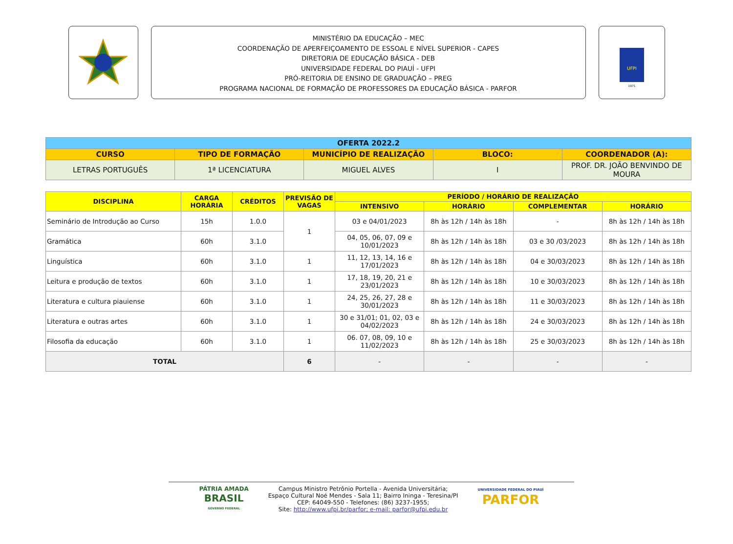MINISTÉRIO DA EDUCAÇÃO – MEC
COORDENAÇÃO DE APERFEIÇOAMENTO DE ESSOAL E NÍVEL SUPERIOR - CAPES
DIRETORIA DE EDUCAÇÃO BÁSICA - DEB
UNIVERSIDADE FEDERAL DO PIAUÍ - UFPI
PRÓ-REITORIA DE ENSINO DE GRADUAÇÃO – PREG
PROGRAMA NACIONAL DE FORMAÇÃO DE PROFESSORES DA EDUCAÇÃO BÁSICA - PARFOR
UFPI
1971
| OFERTA 2022.2 | | | | |
| --- | --- | --- | --- | --- |
| CURSO | TIPO DE FORMAÇÃO | MUNICÍPIO DE REALIZAÇÃO | BLOCO: | COORDENADOR (A): |
| LETRAS PORTUGUÊS | 1ª LICENCIATURA | MIGUEL ALVES | I | PROF. DR. JOÃO BENVINDO DE MOURA |
| DISCIPLINA | CARGA HORÁRIA | CRÉDITOS | PREVISÃO DE VAGAS | PERÍODO / HORÁRIO DE REALIZAÇÃO | | | |
| --- | --- | --- | --- | --- | --- | --- | --- |
| | | | | INTENSIVO | HORÁRIO | COMPLEMENTAR | HORÁRIO |
| Seminário de Introdução ao Curso | 15h | 1.0.0 | 1 | 03 e 04/01/2023 | 8h às 12h / 14h às 18h | - | 8h às 12h / 14h às 18h |
| Gramática | 60h | 3.1.0 | | 04, 05, 06, 07, 09 e 10/01/2023 | 8h às 12h / 14h às 18h | 03 e 30 /03/2023 | 8h às 12h / 14h às 18h |
| Linguística | 60h | 3.1.0 | 1 | 11, 12, 13, 14, 16 e 17/01/2023 | 8h às 12h / 14h às 18h | 04 e 30/03/2023 | 8h às 12h / 14h às 18h |
| Leitura e produção de textos | 60h | 3.1.0 | 1 | 17, 18, 19, 20, 21 e 23/01/2023 | 8h às 12h / 14h às 18h | 10 e 30/03/2023 | 8h às 12h / 14h às 18h |
| Literatura e cultura piauiense | 60h | 3.1.0 | 1 | 24, 25, 26, 27, 28 e 30/01/2023 | 8h às 12h / 14h às 18h | 11 e 30/03/2023 | 8h às 12h / 14h às 18h |
| Literatura e outras artes | 60h | 3.1.0 | 1 | 30 e 31/01; 01, 02, 03 e 04/02/2023 | 8h às 12h / 14h às 18h | 24 e 30/03/2023 | 8h às 12h / 14h às 18h |
| Filosofia da educação | 60h | 3.1.0 | 1 | 06. 07, 08, 09, 10 e 11/02/2023 | 8h às 12h / 14h às 18h | 25 e 30/03/2023 | 8h às 12h / 14h às 18h |
| TOTAL | | | 6 | - | - | - | - |
PÁTRIA AMADA
BRASIL
GOVERNO FEDERAL
Campus Ministro Petrônio Portella - Avenida Universitária;
Espaço Cultural Noé Mendes - Sala 11; Bairro Ininga - Teresina/PI
CEP: 64049-550 - Telefones: (86) 3237-1955;
Site: http://www.ufpi.br/parfor; e-mail: parfor@ufpi.edu.br
UNIVERSIDADE FEDERAL DO PIAUÍ
PARFOR